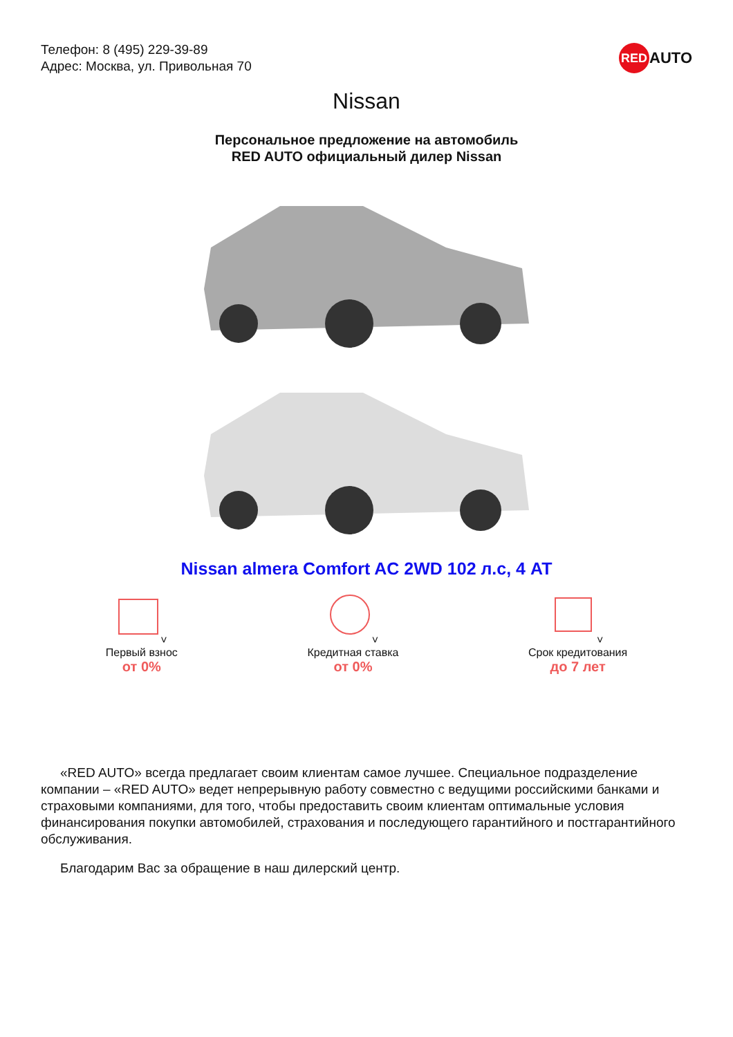Телефон: 8 (495) 229-39-89
Адрес: Москва, ул. Привольная 70
RED AUTO
Nissan
Персональное предложение на автомобиль
RED AUTO официальный дилер Nissan
Nissan almera Comfort AC 2WD 102 л.с, 4 AT
˅
Первый взнос
от 0%
˅
Кредитная ставка
от 0%
˅
Срок кредитования
до 7 лет
«RED AUTO» всегда предлагает своим клиентам самое лучшее. Специальное подразделение компании – «RED AUTO» ведет непрерывную работу совместно с ведущими российскими банками и страховыми компаниями, для того, чтобы предоставить своим клиентам оптимальные условия финансирования покупки автомобилей, страхования и последующего гарантийного и постгарантийного обслуживания.
Благодарим Вас за обращение в наш дилерский центр.